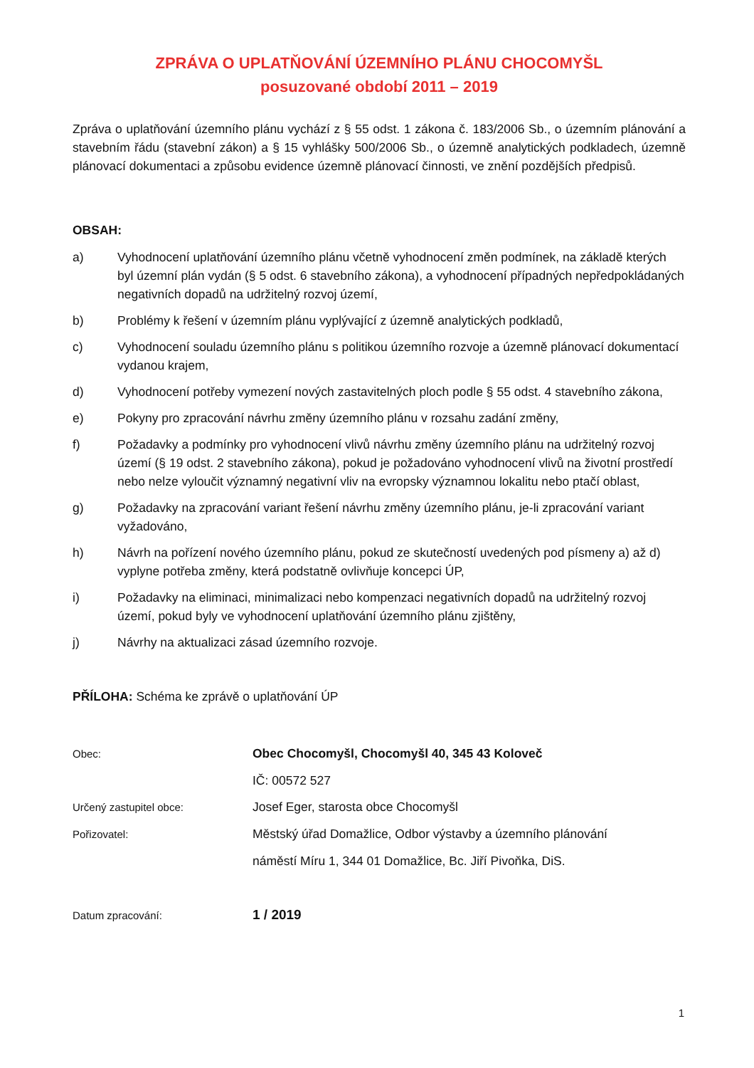ZPRÁVA O UPLATŇOVÁNÍ ÚZEMNÍHO PLÁNU CHOCOMYŠL
posuzované období 2011 – 2019
Zpráva o uplatňování územního plánu vychází z § 55 odst. 1 zákona č. 183/2006 Sb., o územním plánování a stavebním řádu (stavební zákon) a § 15 vyhlášky 500/2006 Sb., o územně analytických podkladech, územně plánovací dokumentaci a způsobu evidence územně plánovací činnosti, ve znění pozdějších předpisů.
OBSAH:
a) Vyhodnocení uplatňování územního plánu včetně vyhodnocení změn podmínek, na základě kterých byl územní plán vydán (§ 5 odst. 6 stavebního zákona), a vyhodnocení případných nepředpokládaných negativních dopadů na udržitelný rozvoj území,
b) Problémy k řešení v územním plánu vyplývající z územně analytických podkladů,
c) Vyhodnocení souladu územního plánu s politikou územního rozvoje a územně plánovací dokumentací vydanou krajem,
d) Vyhodnocení potřeby vymezení nových zastavitelných ploch podle § 55 odst. 4 stavebního zákona,
e) Pokyny pro zpracování návrhu změny územního plánu v rozsahu zadání změny,
f) Požadavky a podmínky pro vyhodnocení vlivů návrhu změny územního plánu na udržitelný rozvoj území (§ 19 odst. 2 stavebního zákona), pokud je požadováno vyhodnocení vlivů na životní prostředí nebo nelze vyloučit významný negativní vliv na evropsky významnou lokalitu nebo ptačí oblast,
g) Požadavky na zpracování variant řešení návrhu změny územního plánu, je-li zpracování variant vyžadováno,
h) Návrh na pořízení nového územního plánu, pokud ze skutečností uvedených pod písmeny a) až d) vyplyne potřeba změny, která podstatně ovlivňuje koncepci ÚP,
i) Požadavky na eliminaci, minimalizaci nebo kompenzaci negativních dopadů na udržitelný rozvoj území, pokud byly ve vyhodnocení uplatňování územního plánu zjištěny,
j) Návrhy na aktualizaci zásad územního rozvoje.
PŘÍLOHA: Schéma ke zprávě o uplatňování ÚP
Obec: Obec Chocomyšl, Chocomyšl 40, 345 43 Koloveč
IČ: 00572 527
Určený zastupitel obce: Josef Eger, starosta obce Chocomyšl
Pořizovatel: Městský úřad Domažlice, Odbor výstavby a územního plánování
náměstí Míru 1, 344 01 Domažlice, Bc. Jiří Pivoňka, DiS.
Datum zpracování: 1 / 2019
1